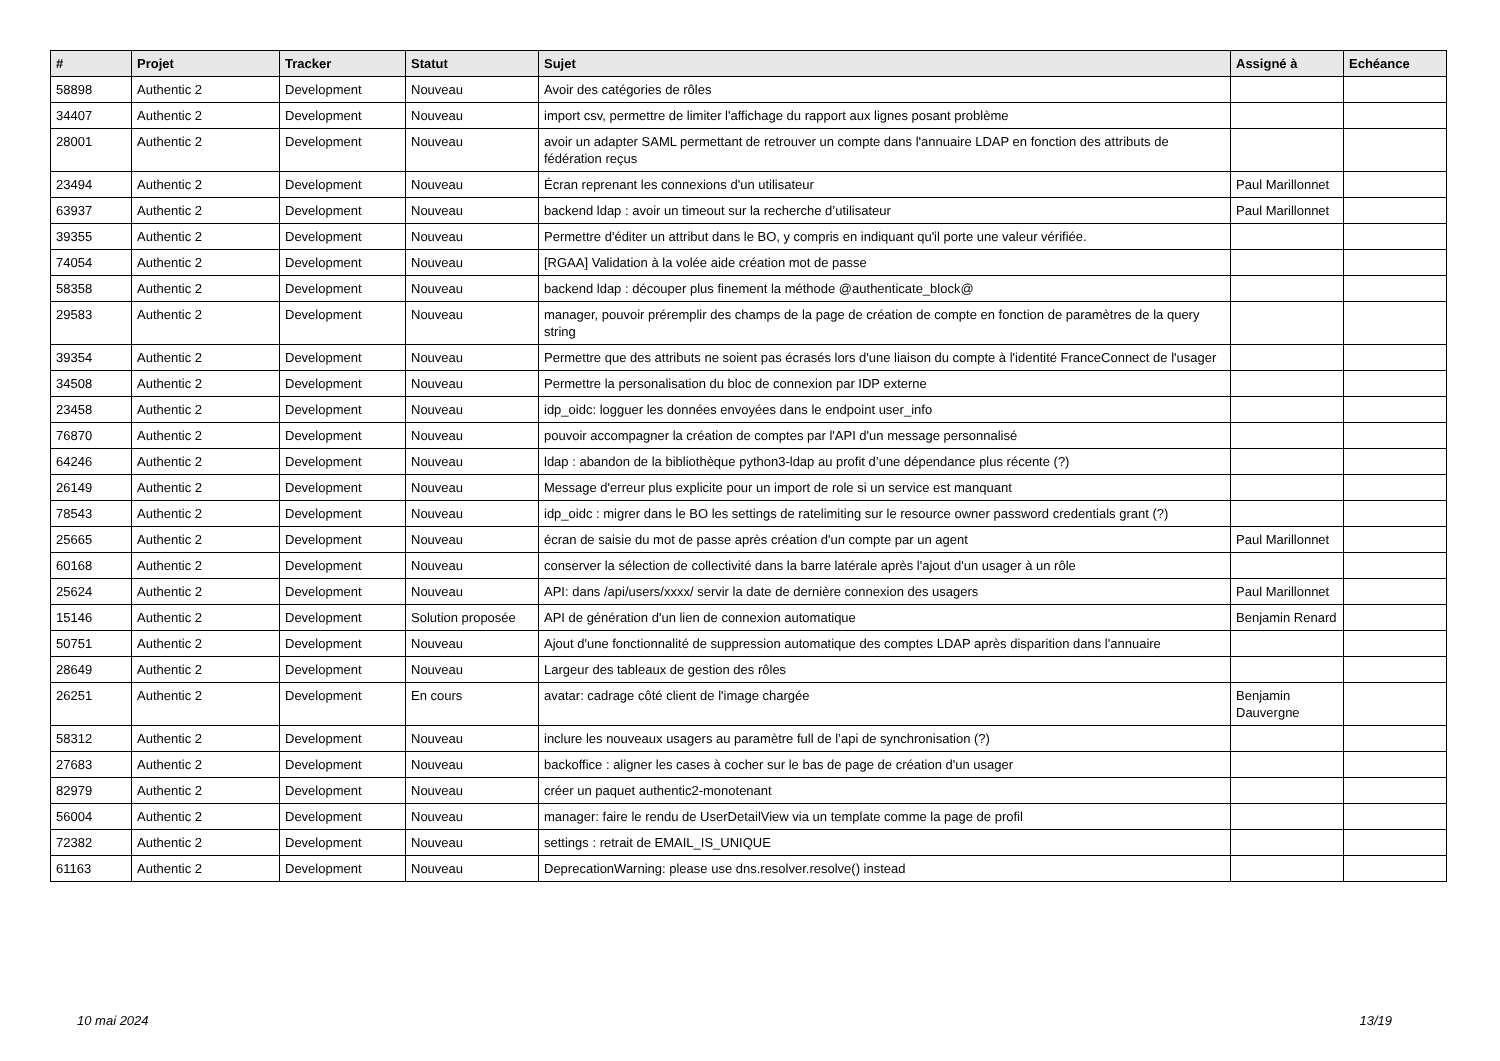| # | Projet | Tracker | Statut | Sujet | Assigné à | Echéance |
| --- | --- | --- | --- | --- | --- | --- |
| 58898 | Authentic 2 | Development | Nouveau | Avoir des catégories de rôles | | |
| 34407 | Authentic 2 | Development | Nouveau | import csv, permettre de limiter l'affichage du rapport aux lignes posant problème | | |
| 28001 | Authentic 2 | Development | Nouveau | avoir un adapter SAML permettant de retrouver un compte dans l'annuaire LDAP en fonction des attributs de fédération reçus | | |
| 23494 | Authentic 2 | Development | Nouveau | Écran reprenant les connexions d'un utilisateur | Paul Marillonnet | |
| 63937 | Authentic 2 | Development | Nouveau | backend ldap : avoir un timeout sur la recherche d’utilisateur | Paul Marillonnet | |
| 39355 | Authentic 2 | Development | Nouveau | Permettre d'éditer un attribut dans le BO, y compris en indiquant qu'il porte une valeur vérifiée. | | |
| 74054 | Authentic 2 | Development | Nouveau | [RGAA] Validation à la volée aide création mot de passe | | |
| 58358 | Authentic 2 | Development | Nouveau | backend ldap : découper plus finement la méthode @authenticate_block@ | | |
| 29583 | Authentic 2 | Development | Nouveau | manager, pouvoir préremplir des champs de la page de création de compte en fonction de paramètres de la query string | | |
| 39354 | Authentic 2 | Development | Nouveau | Permettre que des attributs ne soient pas écrasés lors d'une liaison du compte à l'identité FranceConnect de l'usager | | |
| 34508 | Authentic 2 | Development | Nouveau | Permettre la personalisation du bloc de connexion par IDP externe | | |
| 23458 | Authentic 2 | Development | Nouveau | idp_oidc: logguer les données envoyées dans le endpoint user_info | | |
| 76870 | Authentic 2 | Development | Nouveau | pouvoir accompagner la création de comptes par l'API d'un message personnalisé | | |
| 64246 | Authentic 2 | Development | Nouveau | ldap : abandon de la bibliothèque python3-ldap au profit d’une dépendance plus récente (?) | | |
| 26149 | Authentic 2 | Development | Nouveau | Message d'erreur plus explicite pour un import de role si un service est manquant | | |
| 78543 | Authentic 2 | Development | Nouveau | idp_oidc : migrer dans le BO les settings de ratelimiting sur le resource owner password credentials grant (?) | | |
| 25665 | Authentic 2 | Development | Nouveau | écran de saisie du mot de passe après création d'un compte par un agent | Paul Marillonnet | |
| 60168 | Authentic 2 | Development | Nouveau | conserver la sélection de collectivité dans la barre latérale après l'ajout d'un usager à un rôle | | |
| 25624 | Authentic 2 | Development | Nouveau | API: dans /api/users/xxxx/ servir la date de dernière connexion des usagers | Paul Marillonnet | |
| 15146 | Authentic 2 | Development | Solution proposée | API de génération d'un lien de connexion automatique | Benjamin Renard | |
| 50751 | Authentic 2 | Development | Nouveau | Ajout d'une fonctionnalité de suppression automatique des comptes LDAP après disparition dans l'annuaire | | |
| 28649 | Authentic 2 | Development | Nouveau | Largeur des tableaux de gestion des rôles | | |
| 26251 | Authentic 2 | Development | En cours | avatar: cadrage côté client de l'image chargée | Benjamin Dauvergne | |
| 58312 | Authentic 2 | Development | Nouveau | inclure les nouveaux usagers au paramètre full de l’api de synchronisation (?) | | |
| 27683 | Authentic 2 | Development | Nouveau | backoffice : aligner les cases à cocher sur le bas de page de création d'un usager | | |
| 82979 | Authentic 2 | Development | Nouveau | créer un paquet authentic2-monotenant | | |
| 56004 | Authentic 2 | Development | Nouveau | manager: faire le rendu de UserDetailView via un template comme la page de profil | | |
| 72382 | Authentic 2 | Development | Nouveau | settings : retrait de EMAIL_IS_UNIQUE | | |
| 61163 | Authentic 2 | Development | Nouveau | DeprecationWarning: please use dns.resolver.resolve() instead | | |
10 mai 2024 13/19